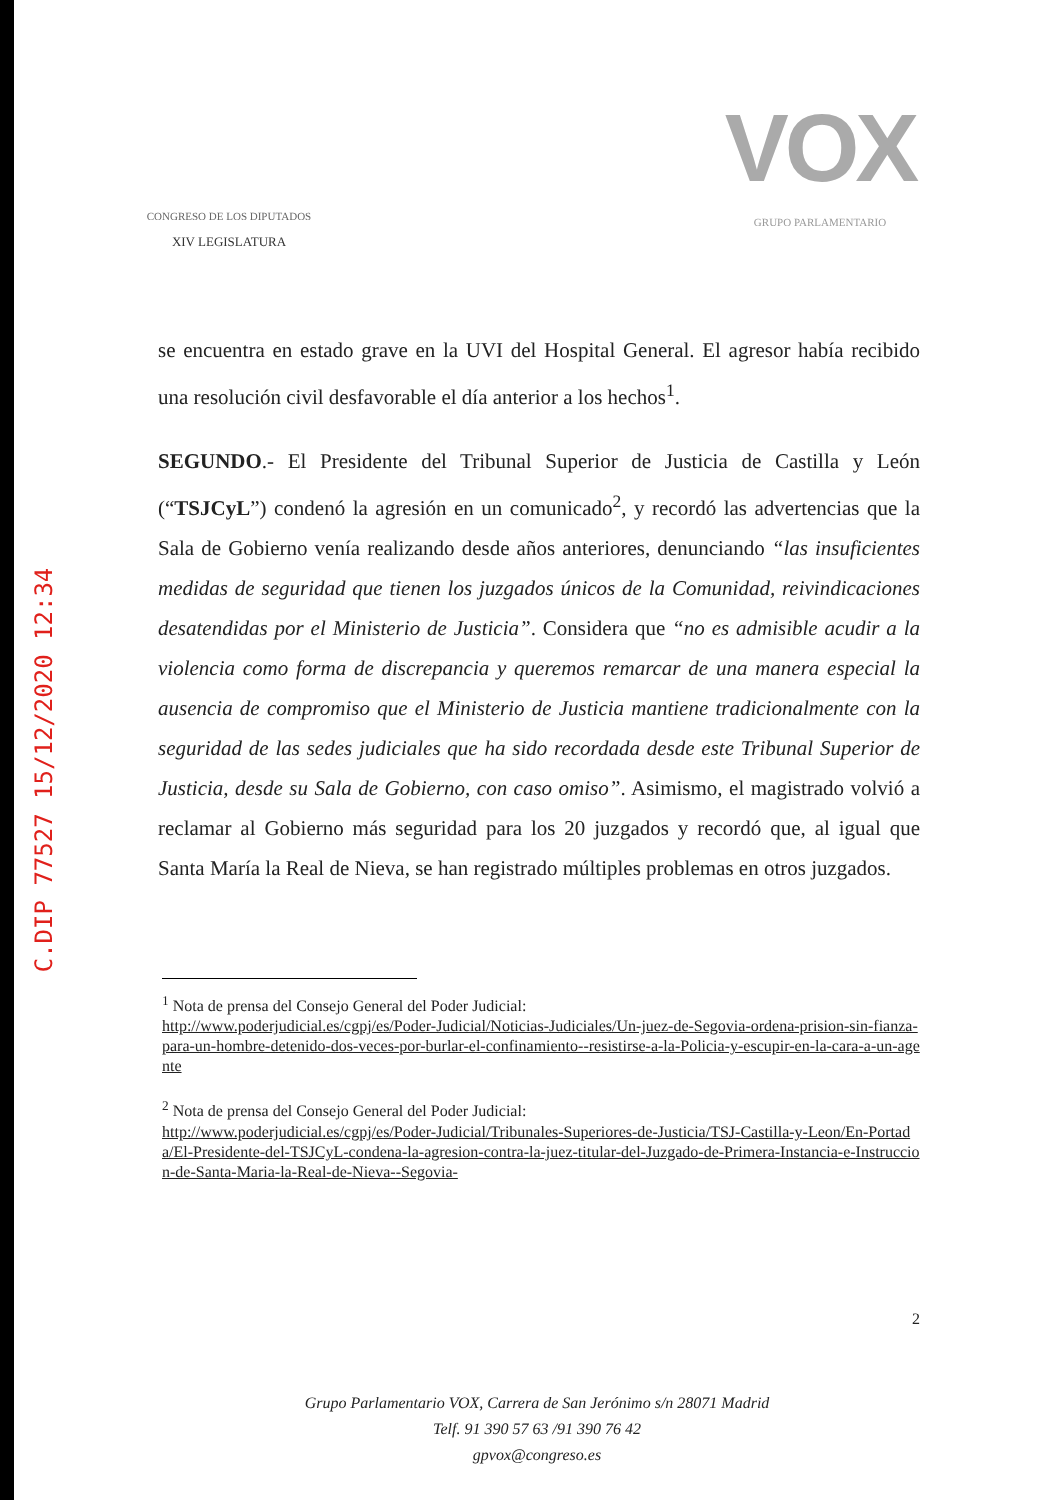CONGRESO DE LOS DIPUTADOS
XIV LEGISLATURA
VOX
GRUPO PARLAMENTARIO
C.DIP 77527 15/12/2020 12:34
se encuentra en estado grave en la UVI del Hospital General. El agresor había recibido una resolución civil desfavorable el día anterior a los hechos<sup>1</sup>.
SEGUNDO.- El Presidente del Tribunal Superior de Justicia de Castilla y León (“TSJCyL”) condenó la agresión en un comunicado<sup>2</sup>, y recordó las advertencias que la Sala de Gobierno venía realizando desde años anteriores, denunciando “las insuficientes medidas de seguridad que tienen los juzgados únicos de la Comunidad, reivindicaciones desatendidas por el Ministerio de Justicia”. Considera que “no es admisible acudir a la violencia como forma de discrepancia y queremos remarcar de una manera especial la ausencia de compromiso que el Ministerio de Justicia mantiene tradicionalmente con la seguridad de las sedes judiciales que ha sido recordada desde este Tribunal Superior de Justicia, desde su Sala de Gobierno, con caso omiso”. Asimismo, el magistrado volvió a reclamar al Gobierno más seguridad para los 20 juzgados y recordó que, al igual que Santa María la Real de Nieva, se han registrado múltiples problemas en otros juzgados.
<sup>1</sup> Nota de prensa del Consejo General del Poder Judicial:
http://www.poderjudicial.es/cgpj/es/Poder-Judicial/Noticias-Judiciales/Un-juez-de-Segovia-ordena-prision-sin-fianza-para-un-hombre-detenido-dos-veces-por-burlar-el-confinamiento--resistirse-a-la-Policia-y-escupir-en-la-cara-a-un-agente
<sup>2</sup> Nota de prensa del Consejo General del Poder Judicial:
http://www.poderjudicial.es/cgpj/es/Poder-Judicial/Tribunales-Superiores-de-Justicia/TSJ-Castilla-y-Leon/En-Portada/El-Presidente-del-TSJCyL-condena-la-agresion-contra-la-juez-titular-del-Juzgado-de-Primera-Instancia-e-Instruccion-de-Santa-Maria-la-Real-de-Nieva--Segovia-
2
Grupo Parlamentario VOX, Carrera de San Jerónimo s/n 28071 Madrid
Telf. 91 390 57 63 /91 390 76 42
gpvox@congreso.es